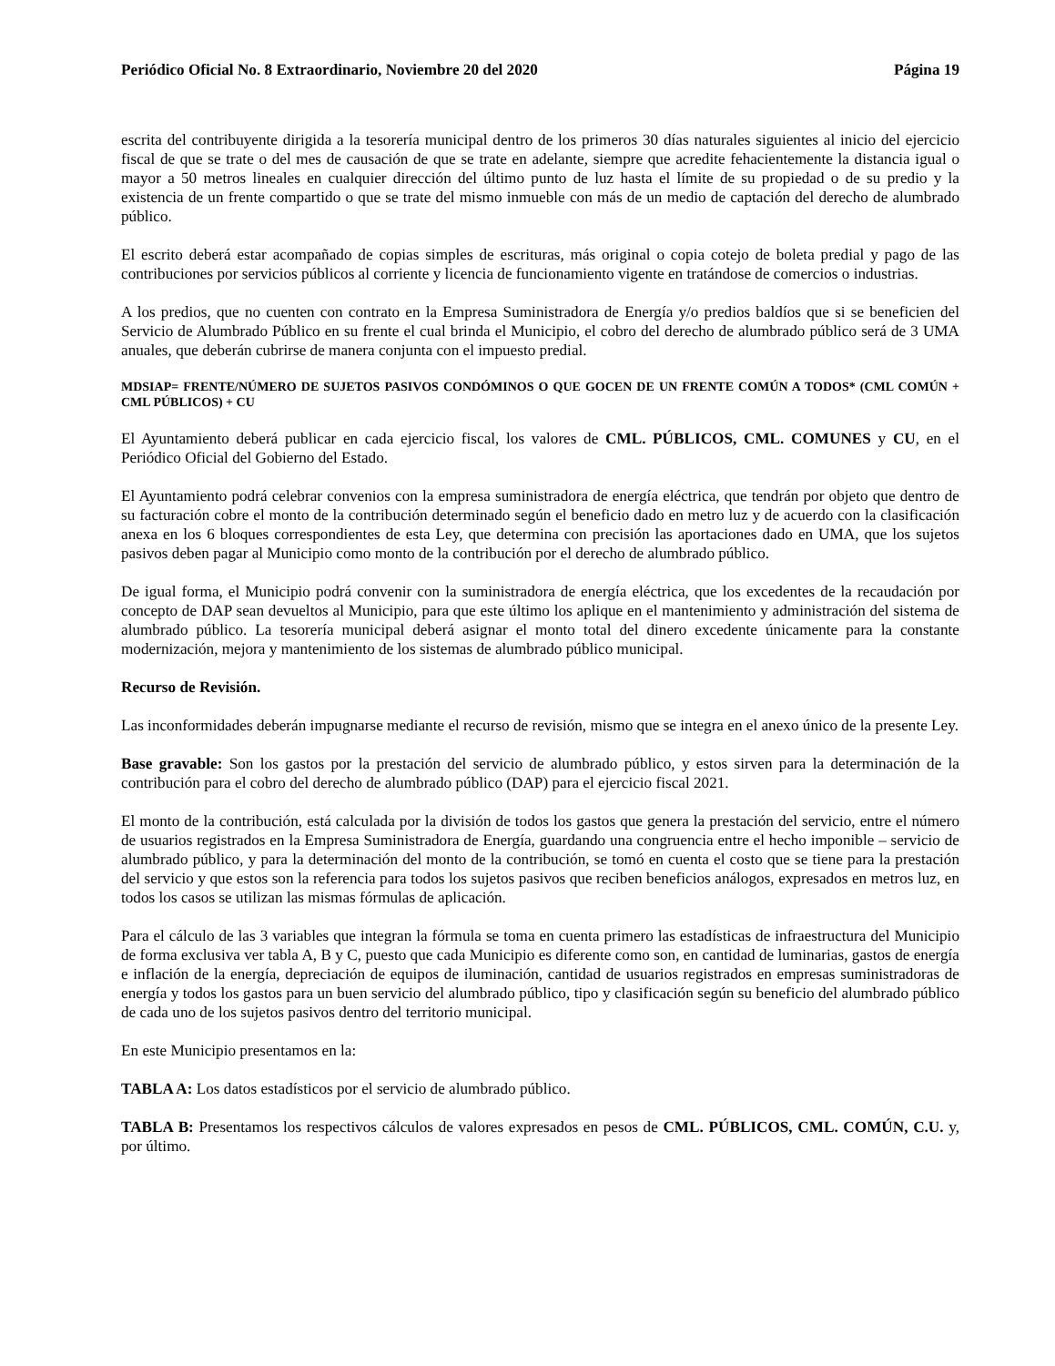Periódico Oficial No. 8 Extraordinario, Noviembre 20 del 2020 Página 19
escrita del contribuyente dirigida a la tesorería municipal dentro de los primeros 30 días naturales siguientes al inicio del ejercicio fiscal de que se trate o del mes de causación de que se trate en adelante, siempre que acredite fehacientemente la distancia igual o mayor a 50 metros lineales en cualquier dirección del último punto de luz hasta el límite de su propiedad o de su predio y la existencia de un frente compartido o que se trate del mismo inmueble con más de un medio de captación del derecho de alumbrado público.
El escrito deberá estar acompañado de copias simples de escrituras, más original o copia cotejo de boleta predial y pago de las contribuciones por servicios públicos al corriente y licencia de funcionamiento vigente en tratándose de comercios o industrias.
A los predios, que no cuenten con contrato en la Empresa Suministradora de Energía y/o predios baldíos que si se beneficien del Servicio de Alumbrado Público en su frente el cual brinda el Municipio, el cobro del derecho de alumbrado público será de 3 UMA anuales, que deberán cubrirse de manera conjunta con el impuesto predial.
MDSIAP= FRENTE/NÚMERO DE SUJETOS PASIVOS CONDÓMINOS O QUE GOCEN DE UN FRENTE COMÚN A TODOS* (CML COMÚN + CML PÚBLICOS) + CU
El Ayuntamiento deberá publicar en cada ejercicio fiscal, los valores de CML. PÚBLICOS, CML. COMUNES y CU, en el Periódico Oficial del Gobierno del Estado.
El Ayuntamiento podrá celebrar convenios con la empresa suministradora de energía eléctrica, que tendrán por objeto que dentro de su facturación cobre el monto de la contribución determinado según el beneficio dado en metro luz y de acuerdo con la clasificación anexa en los 6 bloques correspondientes de esta Ley, que determina con precisión las aportaciones dado en UMA, que los sujetos pasivos deben pagar al Municipio como monto de la contribución por el derecho de alumbrado público.
De igual forma, el Municipio podrá convenir con la suministradora de energía eléctrica, que los excedentes de la recaudación por concepto de DAP sean devueltos al Municipio, para que este último los aplique en el mantenimiento y administración del sistema de alumbrado público. La tesorería municipal deberá asignar el monto total del dinero excedente únicamente para la constante modernización, mejora y mantenimiento de los sistemas de alumbrado público municipal.
Recurso de Revisión.
Las inconformidades deberán impugnarse mediante el recurso de revisión, mismo que se integra en el anexo único de la presente Ley.
Base gravable: Son los gastos por la prestación del servicio de alumbrado público, y estos sirven para la determinación de la contribución para el cobro del derecho de alumbrado público (DAP) para el ejercicio fiscal 2021.
El monto de la contribución, está calculada por la división de todos los gastos que genera la prestación del servicio, entre el número de usuarios registrados en la Empresa Suministradora de Energía, guardando una congruencia entre el hecho imponible – servicio de alumbrado público, y para la determinación del monto de la contribución, se tomó en cuenta el costo que se tiene para la prestación del servicio y que estos son la referencia para todos los sujetos pasivos que reciben beneficios análogos, expresados en metros luz, en todos los casos se utilizan las mismas fórmulas de aplicación.
Para el cálculo de las 3 variables que integran la fórmula se toma en cuenta primero las estadísticas de infraestructura del Municipio de forma exclusiva ver tabla A, B y C, puesto que cada Municipio es diferente como son, en cantidad de luminarias, gastos de energía e inflación de la energía, depreciación de equipos de iluminación, cantidad de usuarios registrados en empresas suministradoras de energía y todos los gastos para un buen servicio del alumbrado público, tipo y clasificación según su beneficio del alumbrado público de cada uno de los sujetos pasivos dentro del territorio municipal.
En este Municipio presentamos en la:
TABLA A: Los datos estadísticos por el servicio de alumbrado público.
TABLA B: Presentamos los respectivos cálculos de valores expresados en pesos de CML. PÚBLICOS, CML. COMÚN, C.U. y, por último.